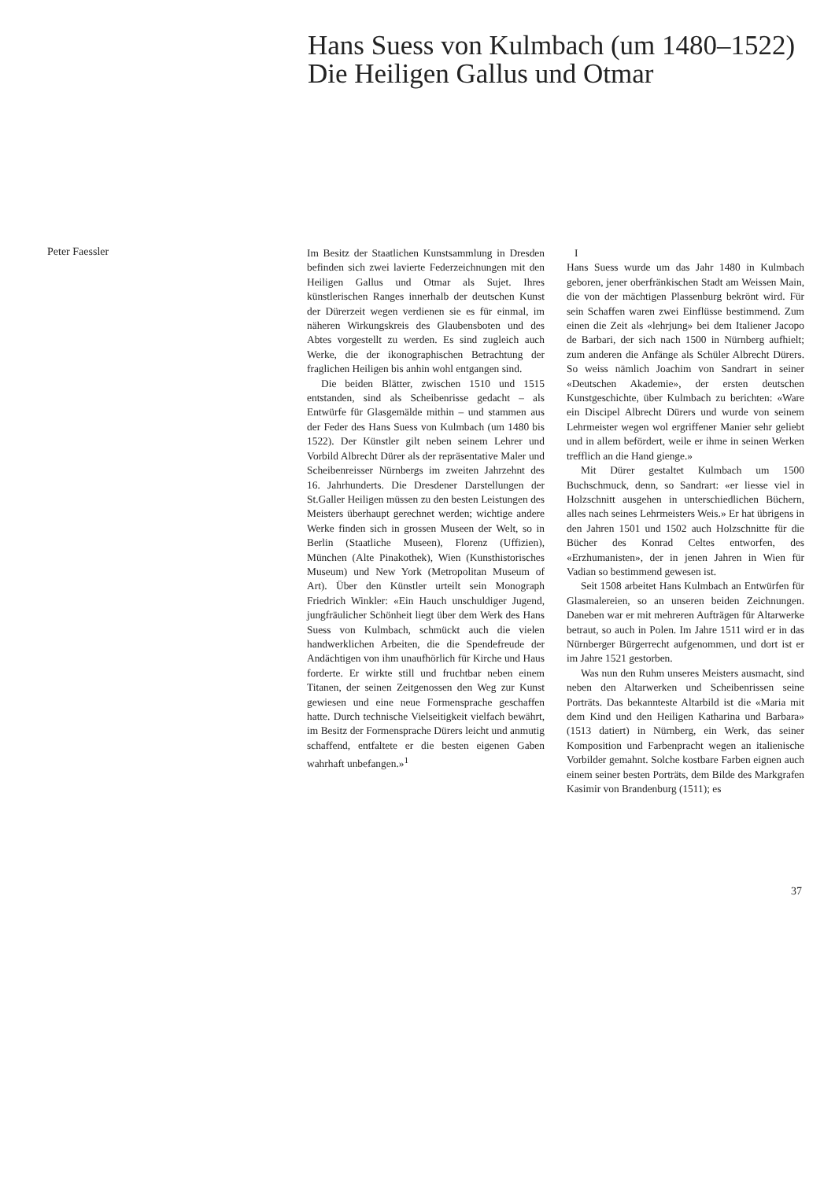Hans Suess von Kulmbach (um 1480–1522)
Die Heiligen Gallus und Otmar
Peter Faessler
Im Besitz der Staatlichen Kunstsammlung in Dresden befinden sich zwei lavierte Federzeichnungen mit den Heiligen Gallus und Otmar als Sujet. Ihres künstlerischen Ranges innerhalb der deutschen Kunst der Dürerzeit wegen verdienen sie es für einmal, im näheren Wirkungskreis des Glaubensboten und des Abtes vorgestellt zu werden. Es sind zugleich auch Werke, die der ikonographischen Betrachtung der fraglichen Heiligen bis anhin wohl entgangen sind.
Die beiden Blätter, zwischen 1510 und 1515 entstanden, sind als Scheibenrisse gedacht – als Entwürfe für Glasgemälde mithin – und stammen aus der Feder des Hans Suess von Kulmbach (um 1480 bis 1522). Der Künstler gilt neben seinem Lehrer und Vorbild Albrecht Dürer als der repräsentative Maler und Scheibenreisser Nürnbergs im zweiten Jahrzehnt des 16. Jahrhunderts. Die Dresdener Darstellungen der St.Galler Heiligen müssen zu den besten Leistungen des Meisters überhaupt gerechnet werden; wichtige andere Werke finden sich in grossen Museen der Welt, so in Berlin (Staatliche Museen), Florenz (Uffizien), München (Alte Pinakothek), Wien (Kunsthistorisches Museum) und New York (Metropolitan Museum of Art). Über den Künstler urteilt sein Monograph Friedrich Winkler: «Ein Hauch unschuldiger Jugend, jungfräulicher Schönheit liegt über dem Werk des Hans Suess von Kulmbach, schmückt auch die vielen handwerklichen Arbeiten, die die Spendefreude der Andächtigen von ihm unaufhörlich für Kirche und Haus forderte. Er wirkte still und fruchtbar neben einem Titanen, der seinen Zeitgenossen den Weg zur Kunst gewiesen und eine neue Formensprache geschaffen hatte. Durch technische Vielseitigkeit vielfach bewährt, im Besitz der Formensprache Dürers leicht und anmutig schaffend, entfaltete er die besten eigenen Gaben wahrhaft unbefangen.»<sup>1</sup>
I
Hans Suess wurde um das Jahr 1480 in Kulmbach geboren, jener oberfränkischen Stadt am Weissen Main, die von der mächtigen Plassenburg bekrönt wird. Für sein Schaffen waren zwei Einflüsse bestimmend. Zum einen die Zeit als «lehrjung» bei dem Italiener Jacopo de Barbari, der sich nach 1500 in Nürnberg aufhielt; zum anderen die Anfänge als Schüler Albrecht Dürers. So weiss nämlich Joachim von Sandrart in seiner «Deutschen Akademie», der ersten deutschen Kunstgeschichte, über Kulmbach zu berichten: «Ware ein Discipel Albrecht Dürers und wurde von seinem Lehrmeister wegen wol ergriffener Manier sehr geliebt und in allem befördert, weile er ihme in seinen Werken trefflich an die Hand gienge.»
Mit Dürer gestaltet Kulmbach um 1500 Buchschmuck, denn, so Sandrart: «er liesse viel in Holzschnitt ausgehen in unterschiedlichen Büchern, alles nach seines Lehrmeisters Weis.» Er hat übrigens in den Jahren 1501 und 1502 auch Holzschnitte für die Bücher des Konrad Celtes entworfen, des «Erzhumanisten», der in jenen Jahren in Wien für Vadian so bestimmend gewesen ist.
Seit 1508 arbeitet Hans Kulmbach an Entwürfen für Glasmalereien, so an unseren beiden Zeichnungen. Daneben war er mit mehreren Aufträgen für Altarwerke betraut, so auch in Polen. Im Jahre 1511 wird er in das Nürnberger Bürgerrecht aufgenommen, und dort ist er im Jahre 1521 gestorben.
Was nun den Ruhm unseres Meisters ausmacht, sind neben den Altarwerken und Scheibenrissen seine Porträts. Das bekannteste Altarbild ist die «Maria mit dem Kind und den Heiligen Katharina und Barbara» (1513 datiert) in Nürnberg, ein Werk, das seiner Komposition und Farbenpracht wegen an italienische Vorbilder gemahnt. Solche kostbare Farben eignen auch einem seiner besten Porträts, dem Bilde des Markgrafen Kasimir von Brandenburg (1511); es
37